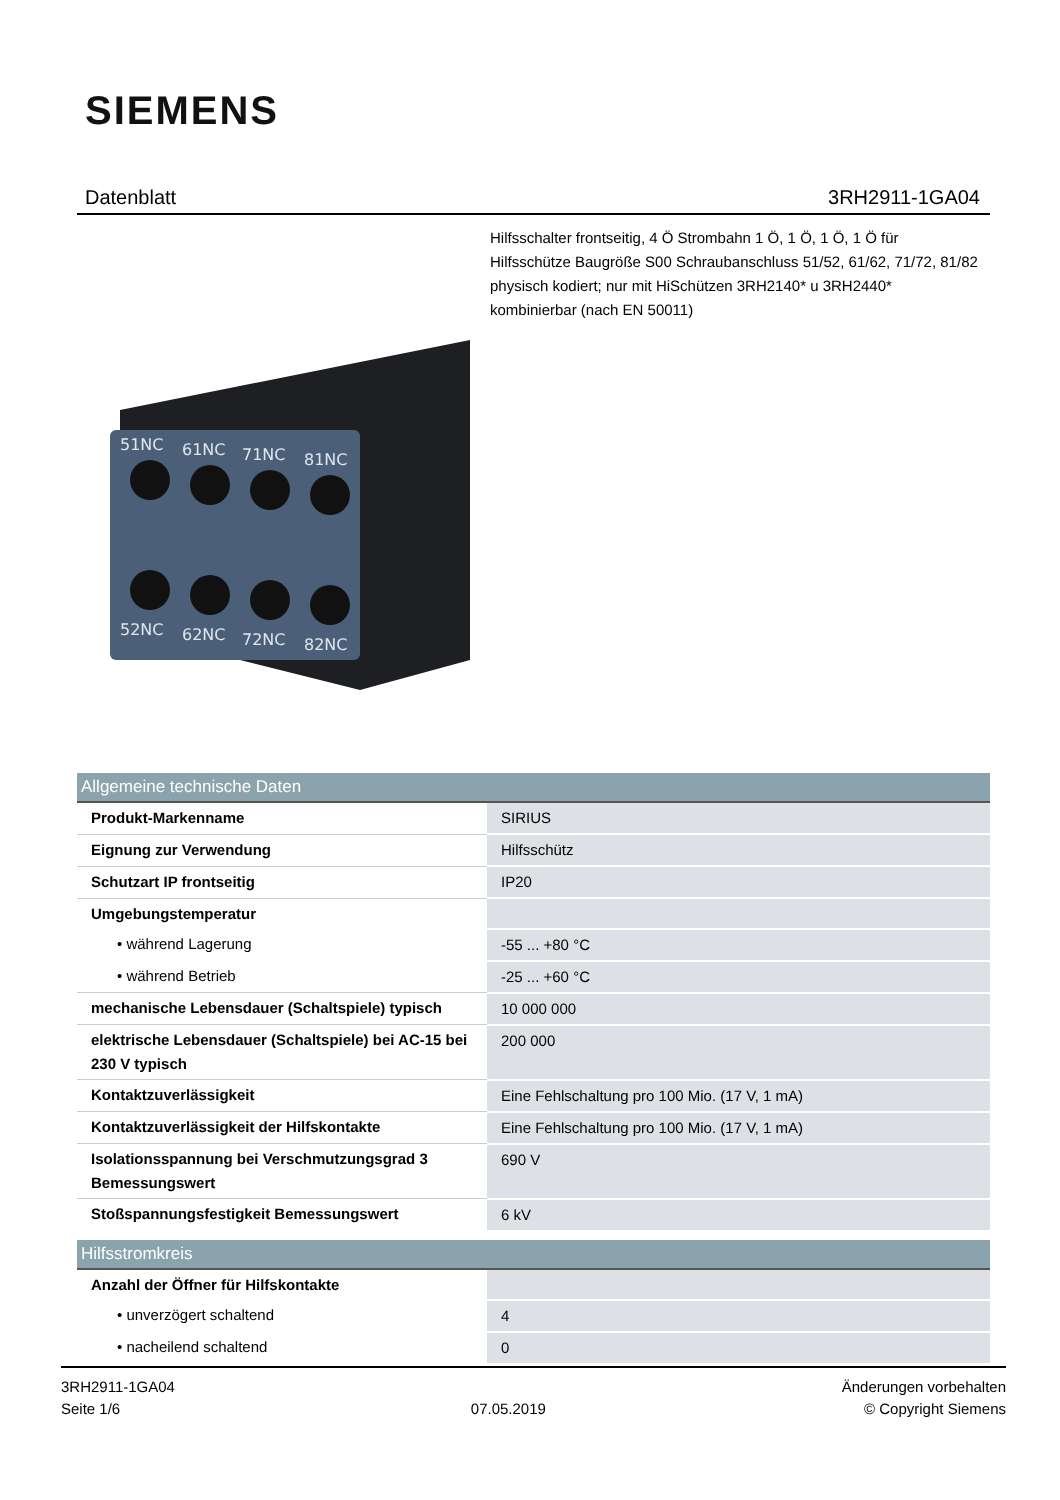SIEMENS
Datenblatt 3RH2911-1GA04
Hilfsschalter frontseitig, 4 Ö Strombahn 1 Ö, 1 Ö, 1 Ö, 1 Ö für Hilfsschütze Baugröße S00 Schraubanschluss 51/52, 61/62, 71/72, 81/82 physisch kodiert; nur mit HiSchützen 3RH2140* u 3RH2440* kombinierbar (nach EN 50011)
51NC
61NC
71NC
81NC
52NC
62NC
72NC
82NC
| Allgemeine technische Daten | |
| --- | --- |
| Produkt-Markenname | SIRIUS |
| Eignung zur Verwendung | Hilfsschütz |
| Schutzart IP frontseitig | IP20 |
| Umgebungstemperatur | |
| • während Lagerung | -55 ... +80 °C |
| • während Betrieb | -25 ... +60 °C |
| mechanische Lebensdauer (Schaltspiele) typisch | 10 000 000 |
| elektrische Lebensdauer (Schaltspiele) bei AC-15 bei 230 V typisch | 200 000 |
| Kontaktzuverlässigkeit | Eine Fehlschaltung pro 100 Mio. (17 V, 1 mA) |
| Kontaktzuverlässigkeit der Hilfskontakte | Eine Fehlschaltung pro 100 Mio. (17 V, 1 mA) |
| Isolationsspannung bei Verschmutzungsgrad 3 Bemessungswert | 690 V |
| Stoßspannungsfestigkeit Bemessungswert | 6 kV |
| Hilfsstromkreis | |
| Anzahl der Öffner für Hilfskontakte | |
| • unverzögert schaltend | 4 |
| • nacheilend schaltend | 0 |
3RH2911-1GA04
Seite 1/6
07.05.2019
Änderungen vorbehalten
© Copyright Siemens